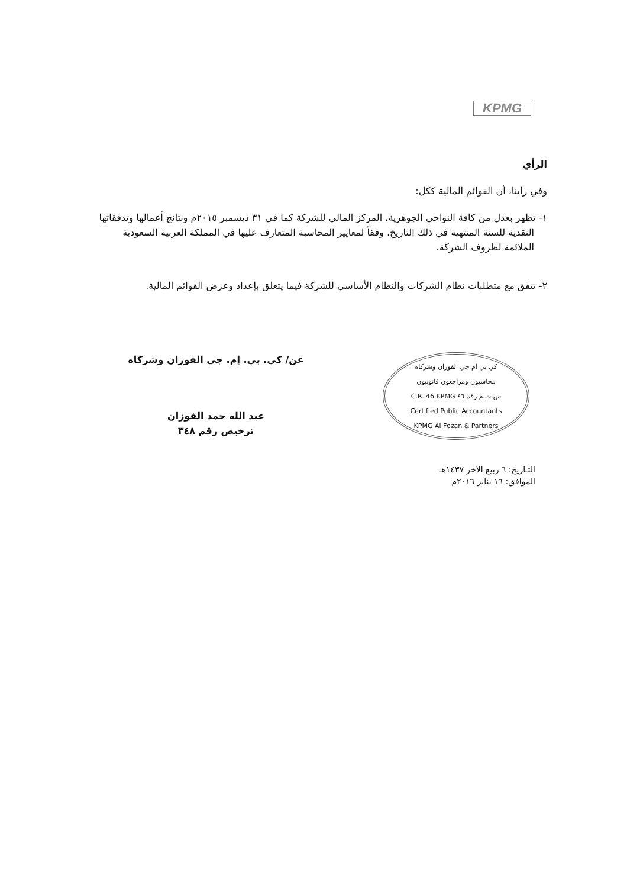KPMG
الرأي
وفي رأينا، أن القوائم المالية ككل:
١- تظهر بعدل من كافة النواحي الجوهرية، المركز المالي للشركة كما في ٣١ ديسمبر ٢٠١٥م ونتائج أعمالها وتدفقاتها النقدية للسنة المنتهية في ذلك التاريخ، وفقاً لمعايير المحاسبة المتعارف عليها في المملكة العربية السعودية الملائمة لظروف الشركة.
٢- تتفق مع متطلبات نظام الشركات والنظام الأساسي للشركة فيما يتعلق بإعداد وعرض القوائم المالية.
كي بي ام جي الفوزان وشركاه
محاسبون ومراجعون قانونيون
C.R. 46 KPMG س.ت.م رقم ٤٦
Certified Public Accountants
KPMG Al Fozan & Partners
عن/ كي. بي. إم. جي الفوزان وشركاه
عبد الله حمد الفوزان
ترخيص رقم ٣٤٨
التـاريخ: ٦ ربيع الاخر ١٤٣٧هـ
الموافق: ١٦ يناير ٢٠١٦م